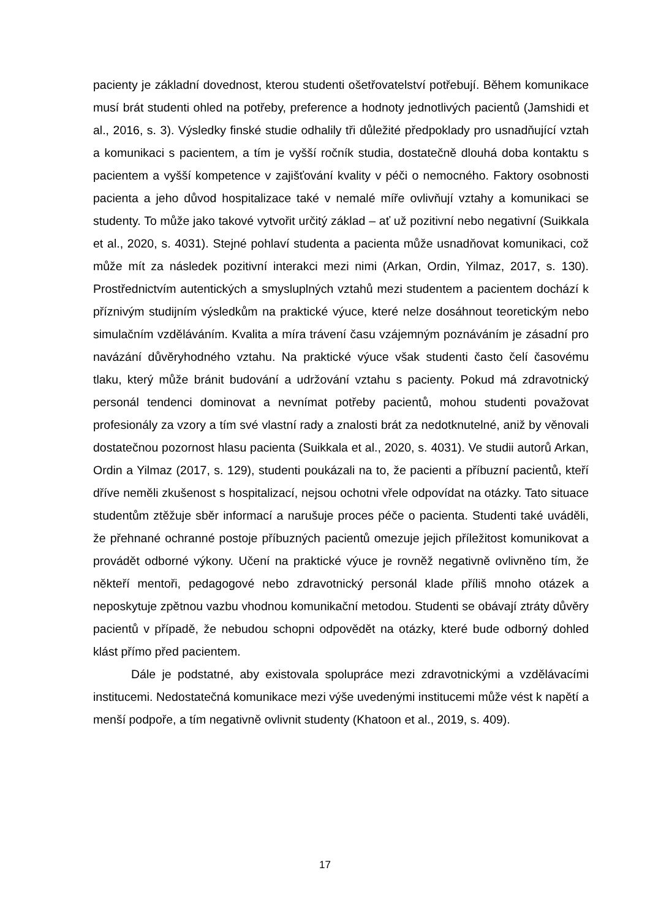pacienty je základní dovednost, kterou studenti ošetřovatelství potřebují. Během komunikace musí brát studenti ohled na potřeby, preference a hodnoty jednotlivých pacientů (Jamshidi et al., 2016, s. 3). Výsledky finské studie odhalily tři důležité předpoklady pro usnadňující vztah a komunikaci s pacientem, a tím je vyšší ročník studia, dostatečně dlouhá doba kontaktu s pacientem a vyšší kompetence v zajišťování kvality v péči o nemocného. Faktory osobnosti pacienta a jeho důvod hospitalizace také v nemalé míře ovlivňují vztahy a komunikaci se studenty. To může jako takové vytvořit určitý základ – ať už pozitivní nebo negativní (Suikkala et al., 2020, s. 4031). Stejné pohlaví studenta a pacienta může usnadňovat komunikaci, což může mít za následek pozitivní interakci mezi nimi (Arkan, Ordin, Yilmaz, 2017, s. 130). Prostřednictvím autentických a smysluplných vztahů mezi studentem a pacientem dochází k příznivým studijním výsledkům na praktické výuce, které nelze dosáhnout teoretickým nebo simulačním vzděláváním. Kvalita a míra trávení času vzájemným poznáváním je zásadní pro navázání důvěryhodného vztahu. Na praktické výuce však studenti často čelí časovému tlaku, který může bránit budování a udržování vztahu s pacienty. Pokud má zdravotnický personál tendenci dominovat a nevnímat potřeby pacientů, mohou studenti považovat profesionály za vzory a tím své vlastní rady a znalosti brát za nedotknutelné, aniž by věnovali dostatečnou pozornost hlasu pacienta (Suikkala et al., 2020, s. 4031). Ve studii autorů Arkan, Ordin a Yilmaz (2017, s. 129), studenti poukázali na to, že pacienti a příbuzní pacientů, kteří dříve neměli zkušenost s hospitalizací, nejsou ochotni vřele odpovídat na otázky. Tato situace studentům ztěžuje sběr informací a narušuje proces péče o pacienta. Studenti také uváděli, že přehnané ochranné postoje příbuzných pacientů omezuje jejich příležitost komunikovat a provádět odborné výkony. Učení na praktické výuce je rovněž negativně ovlivněno tím, že někteří mentoři, pedagogové nebo zdravotnický personál klade příliš mnoho otázek a neposkytuje zpětnou vazbu vhodnou komunikační metodou. Studenti se obávají ztráty důvěry pacientů v případě, že nebudou schopni odpovědět na otázky, které bude odborný dohled klást přímo před pacientem.
Dále je podstatné, aby existovala spolupráce mezi zdravotnickými a vzdělávacími institucemi. Nedostatečná komunikace mezi výše uvedenými institucemi může vést k napětí a menší podpoře, a tím negativně ovlivnit studenty (Khatoon et al., 2019, s. 409).
17